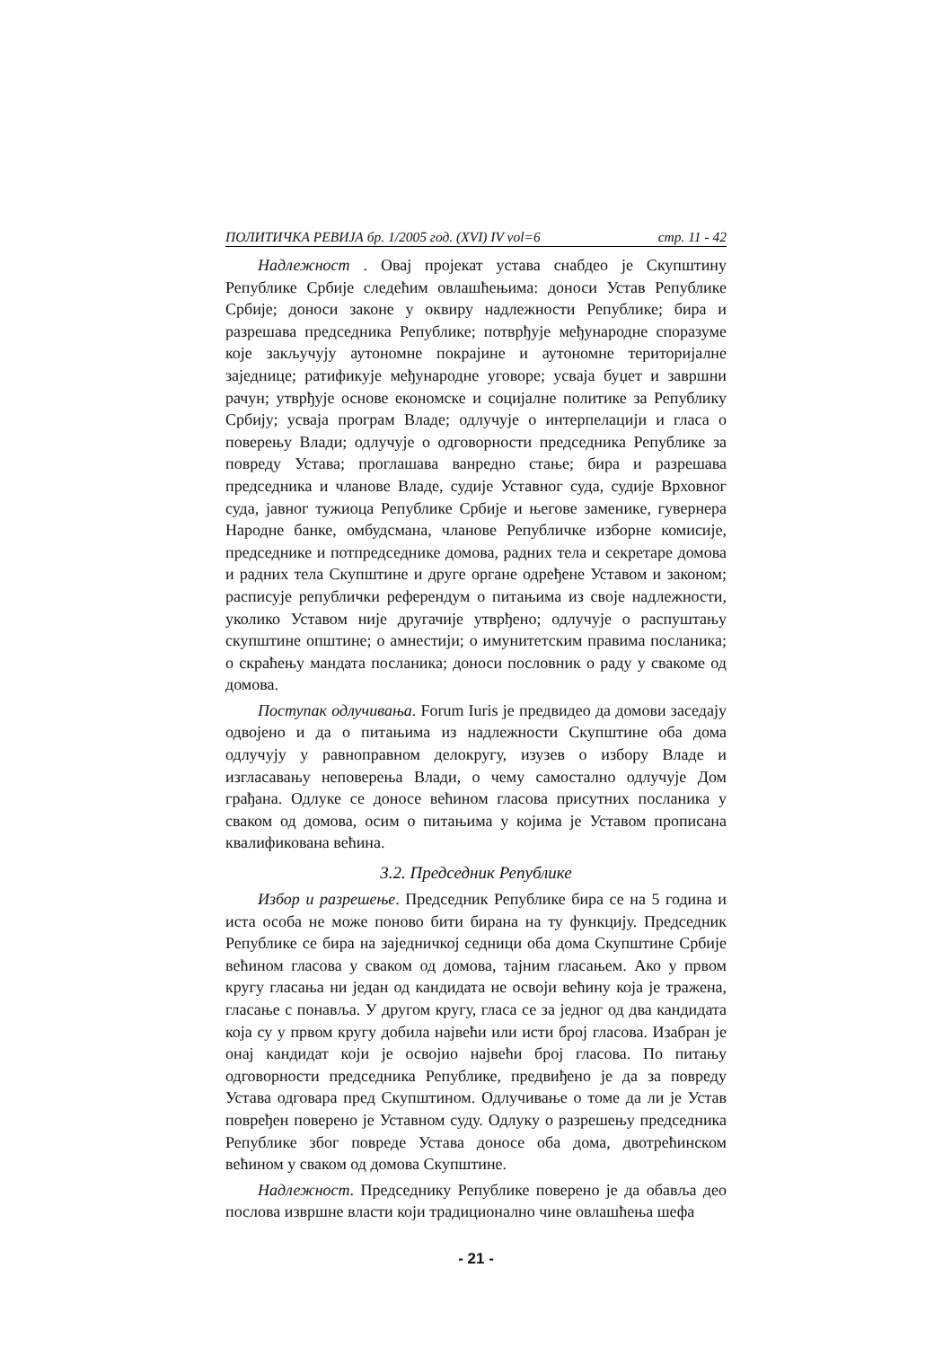ПОЛИТИЧКА РЕВИЈА бр. 1/2005 год. (XVI) IV vol=6 стр. 11 - 42
Надлежност . Овај пројекат устава снабдео је Скупштину Републике Србије следећим овлашћењима: доноси Устав Републике Србије; доноси законе у оквиру надлежности Републике; бира и разрешава председника Републике; потврђује међународне споразуме које закључују аутономне покрајине и аутономне територијалне заједнице; ратификује међународне уговоре; усваја буџет и завршни рачун; утврђује основе економске и социјалне политике за Републику Србију; усваја програм Владе; одлучује о интерпелацији и гласа о поверењу Влади; одлучује о одговорности председника Републике за повреду Устава; проглашава ванредно стање; бира и разрешава председника и чланове Владе, судије Уставног суда, судије Врховног суда, јавног тужиоца Републике Србије и његове заменике, гувернера Народне банке, омбудсмана, чланове Републичке изборне комисије, председнике и потпредседнике домова, радних тела и секретаре домова и радних тела Скупштине и друге органе одређене Уставом и законом; расписује републички референдум о питањима из своје надлежности, уколико Уставом није другачије утврђено; одлучује о распуштању скупштине општине; о амнестији; о имунитетским правима посланика; о скраћењу мандата посланика; доноси пословник о раду у свакоме од домова.
Поступак одлучивања. Forum Iuris је предвидео да домови заседају одвојено и да о питањима из надлежности Скупштине оба дома одлучују у равноправном делокругу, изузев о избору Владе и изгласавању неповерења Влади, о чему самостално одлучује Дом грађана. Одлуке се доносе већином гласова присутних посланика у сваком од домова, осим о питањима у којима је Уставом прописана квалификована већина.
3.2. Председник Републике
Избор и разрешење. Председник Републике бира се на 5 година и иста особа не може поново бити бирана на ту функцију. Председник Републике се бира на заједничкој седници оба дома Скупштине Србије већином гласова у сваком од домова, тајним гласањем. Ако у првом кругу гласања ни један од кандидата не освоји већину која је тражена, гласање с понавља. У другом кругу, гласа се за једног од два кандидата која су у првом кругу добила највећи или исти број гласова. Изабран је онај кандидат који је освојио највећи број гласова. По питању одговорности председника Републике, предвиђено је да за повреду Устава одговара пред Скупштином. Одлучивање о томе да ли је Устав повређен поверено је Уставном суду. Одлуку о разрешењу председника Републике због повреде Устава доносе оба дома, двотрећинском већином у сваком од домова Скупштине.
Надлежност. Председнику Републике поверено је да обавља део послова извршне власти који традиционално чине овлашћења шефа
- 21 -